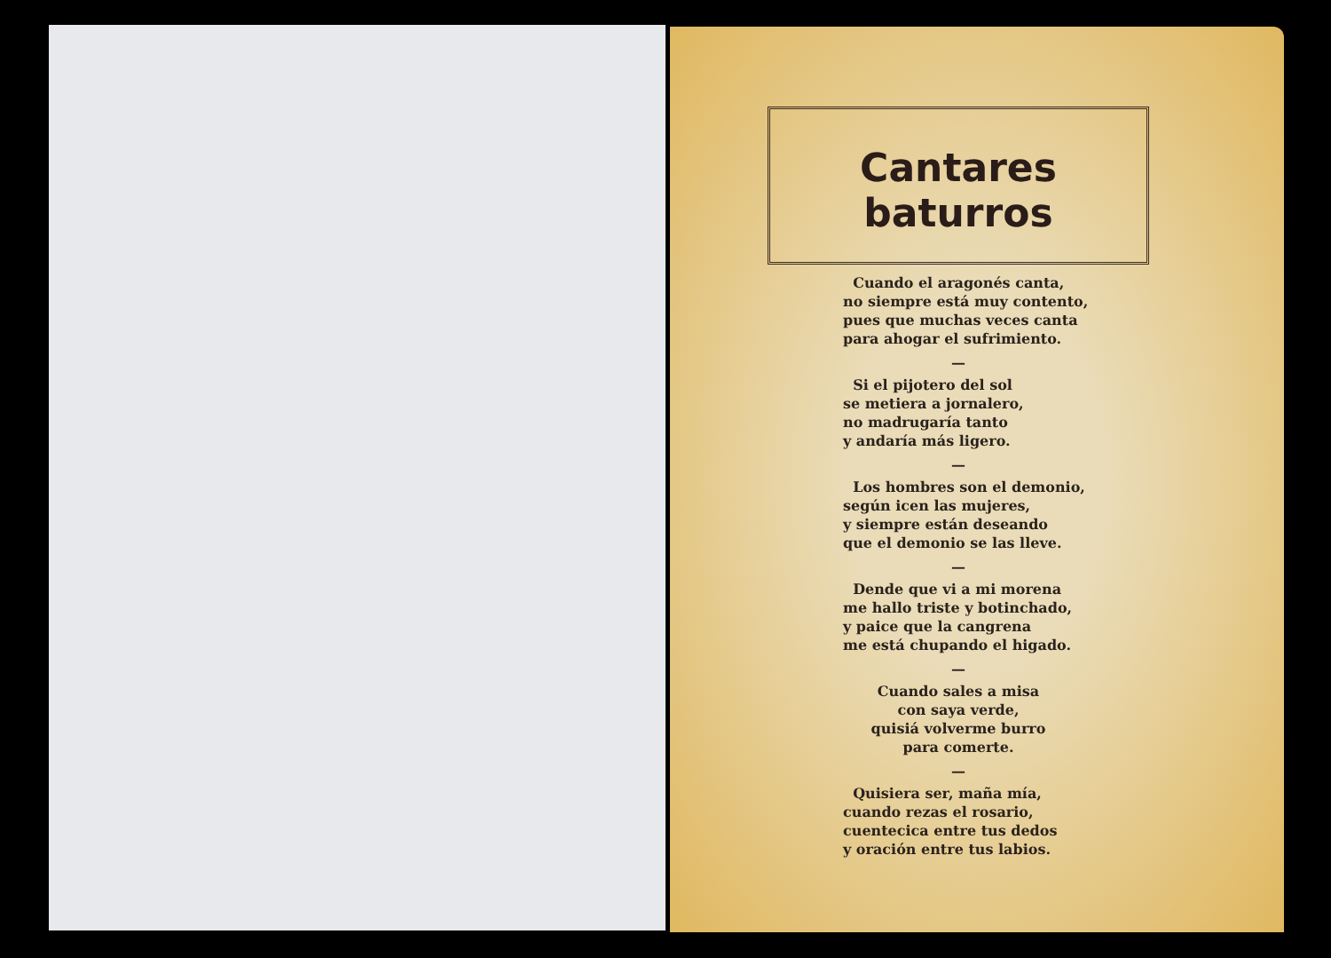Cantares baturros
Cuando el aragonés canta,
no siempre está muy contento,
pues que muchas veces canta
para ahogar el sufrimiento.
—
Si el pijotero del sol
se metiera a jornalero,
no madrugaría tanto
y andaría más ligero.
—
Los hombres son el demonio,
según icen las mujeres,
y siempre están deseando
que el demonio se las lleve.
—
Dende que vi a mi morena
me hallo triste y botinchado,
y paice que la cangrena
me está chupando el higado.
—
Cuando sales a misa
con saya verde,
quisiá volverme burro
para comerte.
—
Quisiera ser, maña mía,
cuando rezas el rosario,
cuentecica entre tus dedos
y oración entre tus labios.